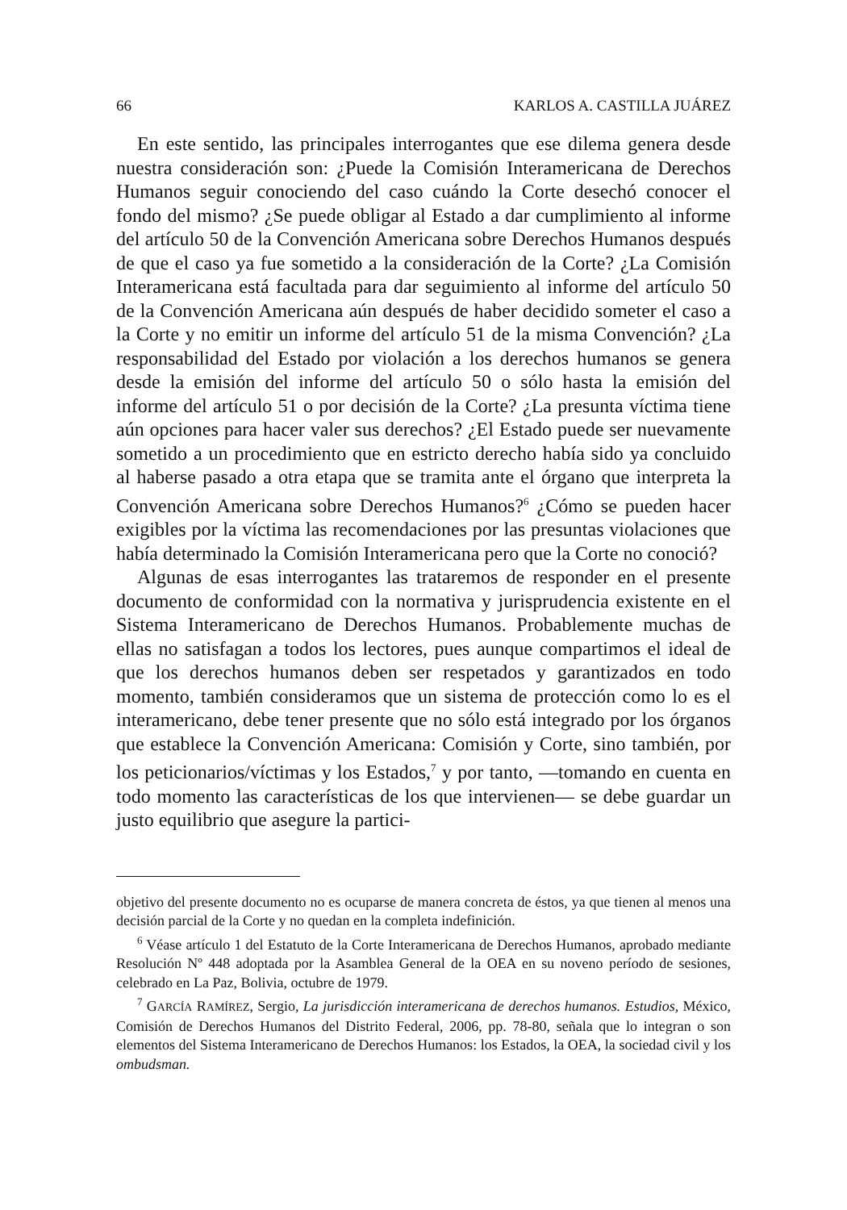66 KARLOS A. CASTILLA JUÁREZ
En este sentido, las principales interrogantes que ese dilema genera desde nuestra consideración son: ¿Puede la Comisión Interamericana de Derechos Humanos seguir conociendo del caso cuándo la Corte desechó conocer el fondo del mismo? ¿Se puede obligar al Estado a dar cumplimiento al informe del artículo 50 de la Convención Americana sobre Derechos Humanos después de que el caso ya fue sometido a la consideración de la Corte? ¿La Comisión Interamericana está facultada para dar seguimiento al informe del artículo 50 de la Convención Americana aún después de haber decidido someter el caso a la Corte y no emitir un informe del artículo 51 de la misma Convención? ¿La responsabilidad del Estado por violación a los derechos humanos se genera desde la emisión del informe del artículo 50 o sólo hasta la emisión del informe del artículo 51 o por decisión de la Corte? ¿La presunta víctima tiene aún opciones para hacer valer sus derechos? ¿El Estado puede ser nuevamente sometido a un procedimiento que en estricto derecho había sido ya concluido al haberse pasado a otra etapa que se tramita ante el órgano que interpreta la Convención Americana sobre Derechos Humanos?<sup>6</sup> ¿Cómo se pueden hacer exigibles por la víctima las recomendaciones por las presuntas violaciones que había determinado la Comisión Interamericana pero que la Corte no conoció?
Algunas de esas interrogantes las trataremos de responder en el presente documento de conformidad con la normativa y jurisprudencia existente en el Sistema Interamericano de Derechos Humanos. Probablemente muchas de ellas no satisfagan a todos los lectores, pues aunque compartimos el ideal de que los derechos humanos deben ser respetados y garantizados en todo momento, también consideramos que un sistema de protección como lo es el interamericano, debe tener presente que no sólo está integrado por los órganos que establece la Convención Americana: Comisión y Corte, sino también, por los peticionarios/víctimas y los Estados,<sup>7</sup> y por tanto, —tomando en cuenta en todo momento las características de los que intervienen— se debe guardar un justo equilibrio que asegure la partici-
objetivo del presente documento no es ocuparse de manera concreta de éstos, ya que tienen al menos una decisión parcial de la Corte y no quedan en la completa indefinición.
<sup>6</sup> Véase artículo 1 del Estatuto de la Corte Interamericana de Derechos Humanos, aprobado mediante Resolución Nº 448 adoptada por la Asamblea General de la OEA en su noveno período de sesiones, celebrado en La Paz, Bolivia, octubre de 1979.
<sup>7</sup> GARCÍA RAMÍREZ, Sergio, La jurisdicción interamericana de derechos humanos. Estudios, México, Comisión de Derechos Humanos del Distrito Federal, 2006, pp. 78-80, señala que lo integran o son elementos del Sistema Interamericano de Derechos Humanos: los Estados, la OEA, la sociedad civil y los ombudsman.